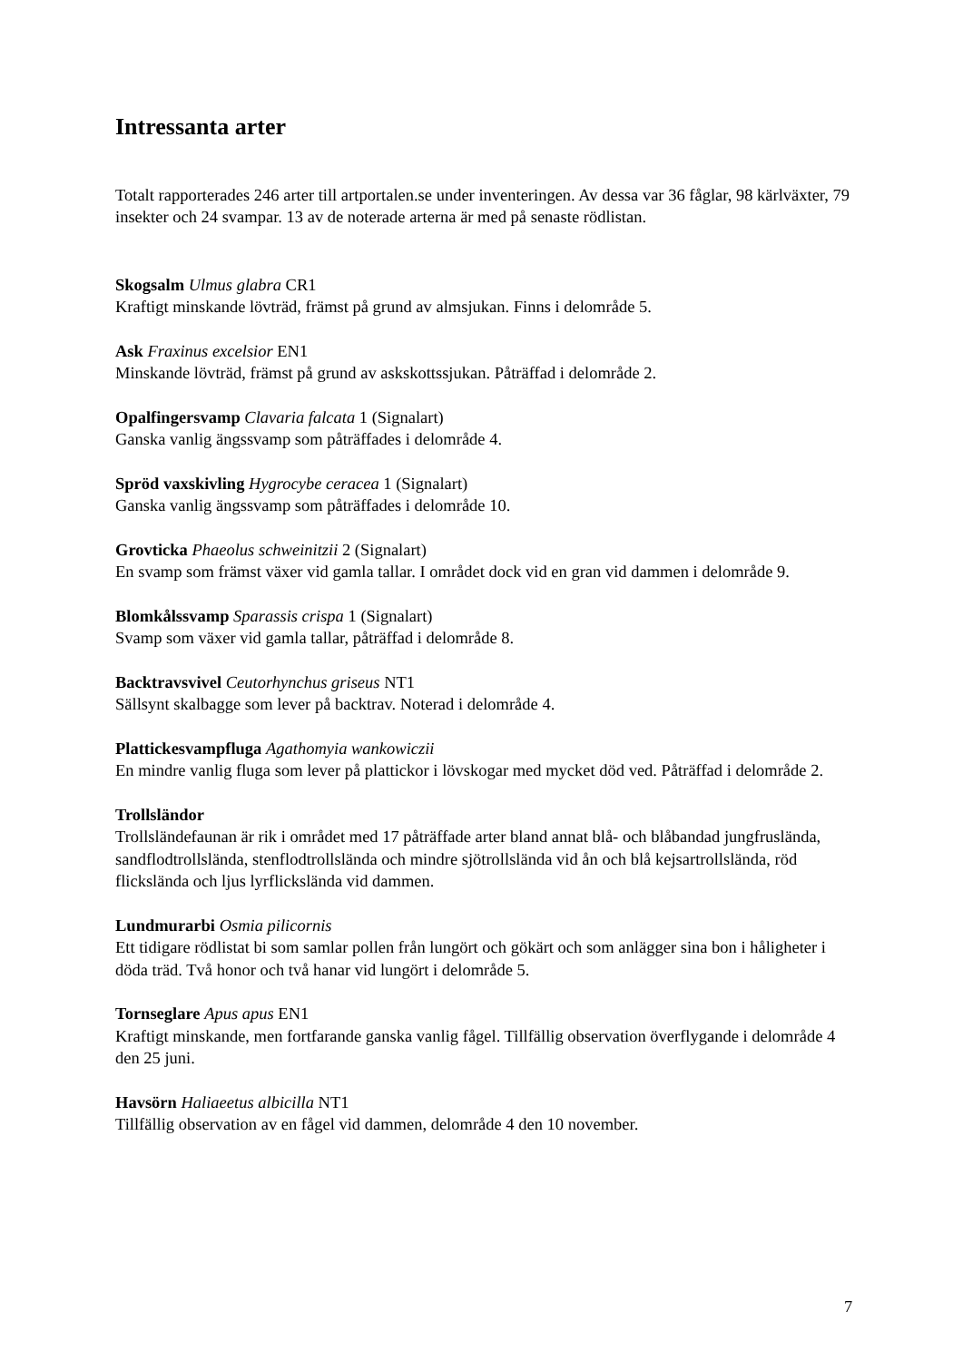Intressanta arter
Totalt rapporterades 246 arter till artportalen.se under inventeringen. Av dessa var 36 fåglar, 98 kärlväxter, 79 insekter och 24 svampar. 13 av de noterade arterna är med på senaste rödlistan.
Skogsalm Ulmus glabra CR1
Kraftigt minskande lövträd, främst på grund av almsjukan. Finns i delområde 5.
Ask Fraxinus excelsior EN1
Minskande lövträd, främst på grund av askskottssjukan. Påträffad i delområde 2.
Opalfingersvamp Clavaria falcata 1 (Signalart)
Ganska vanlig ängssvamp som påträffades i delområde 4.
Spröd vaxskivling Hygrocybe ceracea 1 (Signalart)
Ganska vanlig ängssvamp som påträffades i delområde 10.
Grovticka Phaeolus schweinitzii 2 (Signalart)
En svamp som främst växer vid gamla tallar. I området dock vid en gran vid dammen i delområde 9.
Blomkålssvamp Sparassis crispa 1 (Signalart)
Svamp som växer vid gamla tallar, påträffad i delområde 8.
Backtravsvivel Ceutorhynchus griseus NT1
Sällsynt skalbagge som lever på backtrav. Noterad i delområde 4.
Plattickesvampfluga Agathomyia wankowiczii
En mindre vanlig fluga som lever på plattickor i lövskogar med mycket död ved. Påträffad i delområde 2.
Trollsländor
Trollsländefaunan är rik i området med 17 påträffade arter bland annat blå- och blåbandad jungfrusländа, sandflodtrollslända, stenflodtrollslända och mindre sjötrollslända vid ån och blå kejsartrollslända, röd flickslända och ljus lyrflickslända vid dammen.
Lundmurarbi Osmia pilicornis
Ett tidigare rödlistat bi som samlar pollen från lungört och gökärt och som anlägger sina bon i håligheter i döda träd. Två honor och två hanar vid lungört i delområde 5.
Tornseglare Apus apus EN1
Kraftigt minskande, men fortfarande ganska vanlig fågel. Tillfällig observation överflygande i delområde 4 den 25 juni.
Havsörn Haliaeetus albicilla NT1
Tillfällig observation av en fågel vid dammen, delområde 4 den 10 november.
7